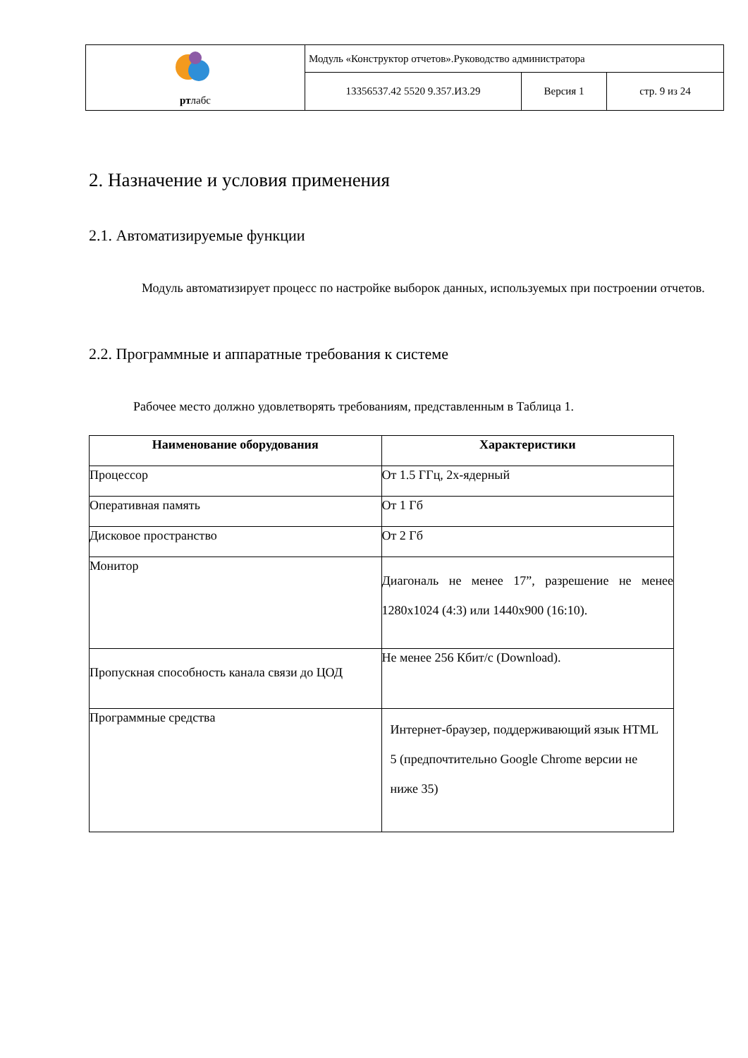| рт лабс | Модуль «Конструктор отчетов».Руководство администратора | | |
| | 13356537.42 5520 9.357.И3.29 | Версия 1 | стр. 9 из 24 |
2. Назначение и условия применения
2.1. Автоматизируемые функции
Модуль автоматизирует процесс по настройке выборок данных, используемых при построении отчетов.
2.2. Программные и аппаратные требования к системе
Рабочее место должно удовлетворять требованиям, представленным в Таблица 1.
| Наименование оборудования | Характеристики |
| --- | --- |
| Процессор | От 1.5 ГГц, 2х-ядерный |
| Оперативная память | От 1 Гб |
| Дисковое пространство | От 2 Гб |
| Монитор | Диагональ не менее 17”, разрешение не менее 1280x1024 (4:3) или 1440x900 (16:10). |
| Пропускная способность канала связи до ЦОД | Не менее 256 Кбит/с (Download). |
| Программные средства | Интернет-браузер, поддерживающий язык HTML 5 (предпочтительно Google Chrome версии не ниже 35) |